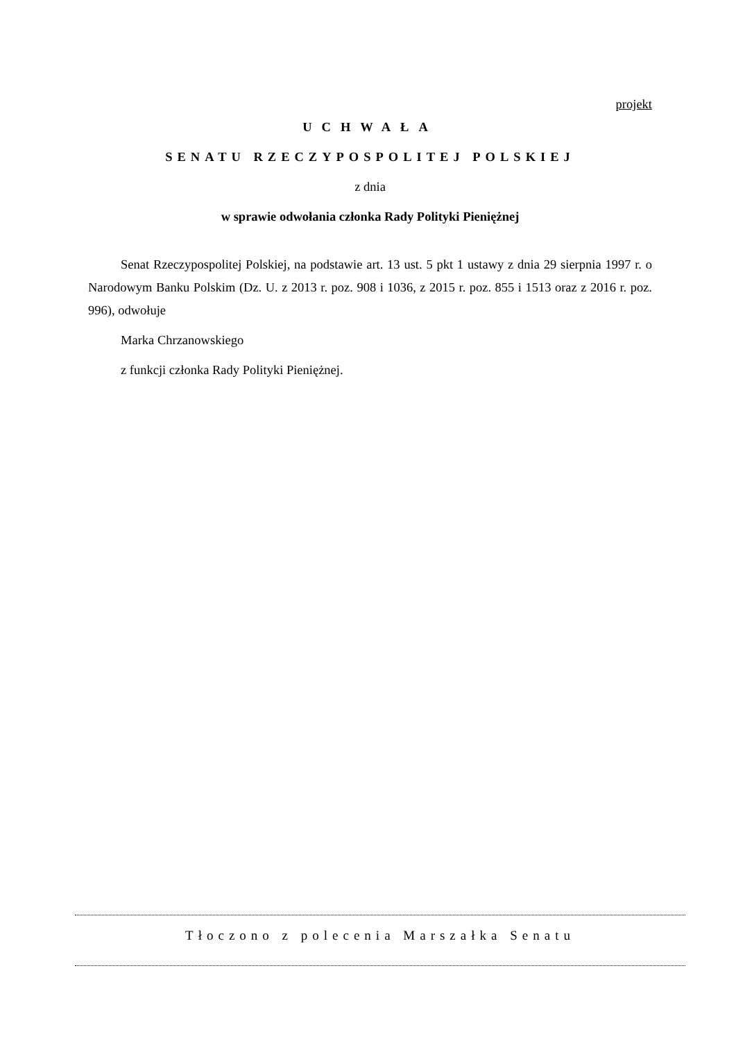projekt
UCHWAŁA
SENATU RZECZYPOSPOLITEJ POLSKIEJ
z dnia
w sprawie odwołania członka Rady Polityki Pieniężnej
Senat Rzeczypospolitej Polskiej, na podstawie art. 13 ust. 5 pkt 1 ustawy z dnia 29 sierpnia 1997 r. o Narodowym Banku Polskim (Dz. U. z 2013 r. poz. 908 i 1036, z 2015 r. poz. 855 i 1513 oraz z 2016 r. poz. 996), odwołuje
Marka Chrzanowskiego
z funkcji członka Rady Polityki Pieniężnej.
Tłoczono z polecenia Marszałka Senatu